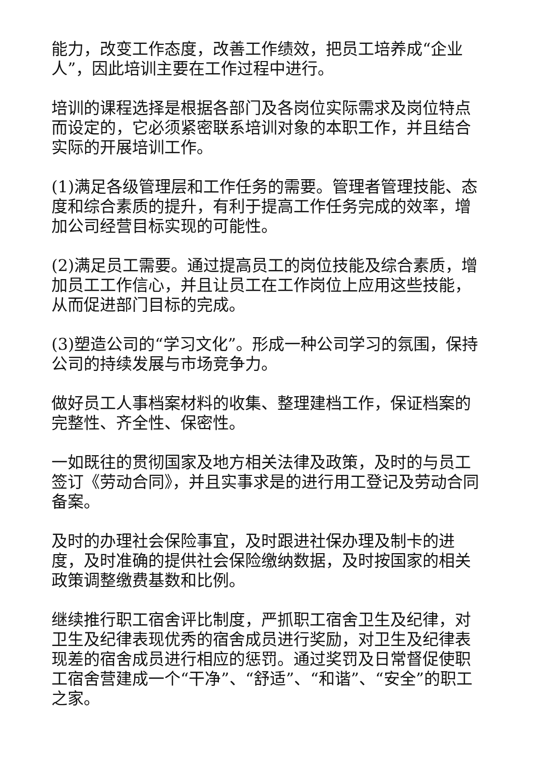能力，改变工作态度，改善工作绩效，把员工培养成“企业人”，因此培训主要在工作过程中进行。
培训的课程选择是根据各部门及各岗位实际需求及岗位特点而设定的，它必须紧密联系培训对象的本职工作，并且结合实际的开展培训工作。
(1)满足各级管理层和工作任务的需要。管理者管理技能、态度和综合素质的提升，有利于提高工作任务完成的效率，增加公司经营目标实现的可能性。
(2)满足员工需要。通过提高员工的岗位技能及综合素质，增加员工工作信心，并且让员工在工作岗位上应用这些技能，从而促进部门目标的完成。
(3)塑造公司的“学习文化”。形成一种公司学习的氛围，保持公司的持续发展与市场竞争力。
做好员工人事档案材料的收集、整理建档工作，保证档案的完整性、齐全性、保密性。
一如既往的贯彻国家及地方相关法律及政策，及时的与员工签订《劳动合同》，并且实事求是的进行用工登记及劳动合同备案。
及时的办理社会保险事宜，及时跟进社保办理及制卡的进度，及时准确的提供社会保险缴纳数据，及时按国家的相关政策调整缴费基数和比例。
继续推行职工宿舍评比制度，严抓职工宿舍卫生及纪律，对卫生及纪律表现优秀的宿舍成员进行奖励，对卫生及纪律表现差的宿舍成员进行相应的惩罚。通过奖罚及日常督促使职工宿舍营建成一个“干净”、“舒适”、“和谐”、“安全”的职工之家。